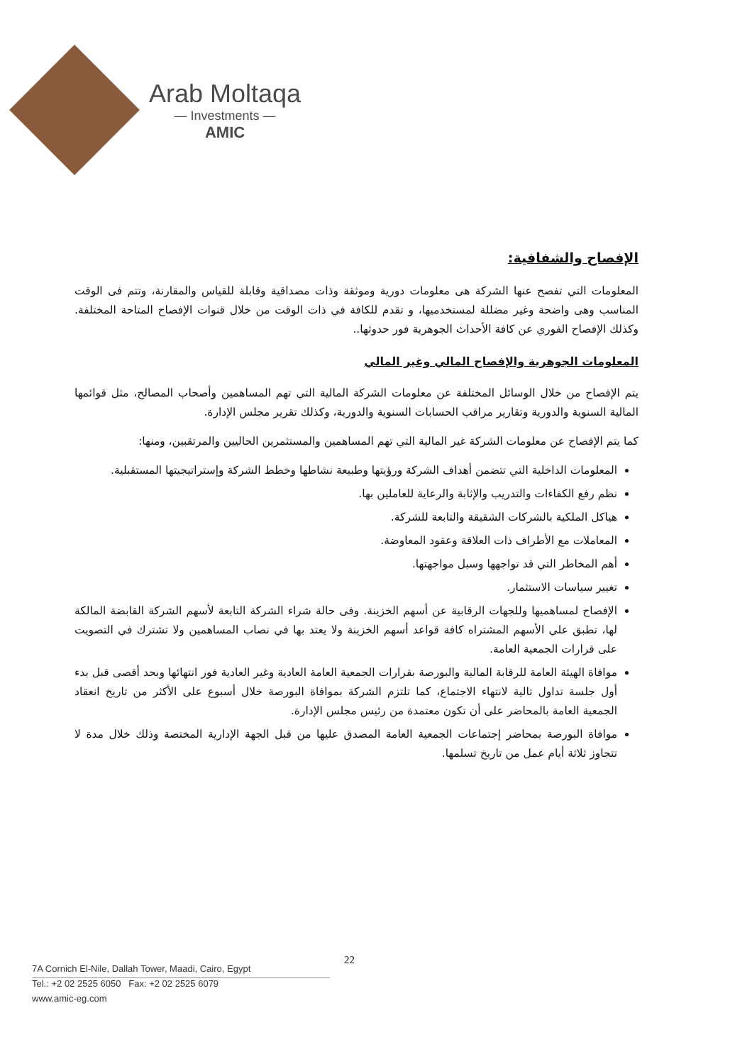Arab Moltaqa
— Investments —
AMIC
الإفصاح والشفافية:
المعلومات التي تفصح عنها الشركة هى معلومات دورية وموثقة وذات مصداقية وقابلة للقياس والمقارنة، وتتم فى الوقت المناسب وهى واضحة وغير مضللة لمستخدميها، و تقدم للكافة في ذات الوقت من خلال قنوات الإفصاح المتاحة المختلفة. وكذلك الإفصاح الفوري عن كافة الأحداث الجوهرية فور حدوثها..
المعلومات الجوهرية والإفصاح المالي وغير المالي
يتم الإفصاح من خلال الوسائل المختلفة عن معلومات الشركة المالية التي تهم المساهمين وأصحاب المصالح، مثل قوائمها المالية السنوية والدورية وتقارير مراقب الحسابات السنوية والدورية، وكذلك تقرير مجلس الإدارة.
كما يتم الإفصاح عن معلومات الشركة غير المالية التي تهم المساهمين والمستثمرين الحاليين والمرتقبين، ومنها:
المعلومات الداخلية التي تتضمن أهداف الشركة ورؤيتها وطبيعة نشاطها وخطط الشركة وإستراتيجيتها المستقبلية.
نظم رفع الكفاءات والتدريب والإثابة والرعاية للعاملين بها.
هياكل الملكية بالشركات الشقيقة والتابعة للشركة.
المعاملات مع الأطراف ذات العلاقة وعقود المعاوضة.
أهم المخاطر التي قد تواجهها وسبل مواجهتها.
تغيير سياسات الاستثمار.
الإفصاح لمساهميها وللجهات الرقابية عن أسهم الخزينة. وفى حالة شراء الشركة التابعة لأسهم الشركة القابضة المالكة لها، تطبق علي الأسهم المشتراه كافة قواعد أسهم الخزينة ولا يعتد بها في نصاب المساهمين ولا تشترك في التصويت على قرارات الجمعية العامة.
موافاة الهيئة العامة للرقابة المالية والبورصة بقرارات الجمعية العامة العادية وغير العادية فور انتهائها وبحد أقصى قبل بدء أول جلسة تداول تالية لانتهاء الاجتماع، كما تلتزم الشركة بموافاة البورصة خلال أسبوع على الأكثر من تاريخ انعقاد الجمعية العامة بالمحاضر على أن تكون معتمدة من رئيس مجلس الإدارة.
موافاة البورصة بمحاضر إجتماعات الجمعية العامة المصدق عليها من قبل الجهة الإدارية المختصة وذلك خلال مدة لا تتجاوز ثلاثة أيام عمل من تاريخ تسلمها.
22
7A Cornich El-Nile, Dallah Tower, Maadi, Cairo, Egypt
Tel.: +2 02 2525 6050 Fax: +2 02 2525 6079
www.amic-eg.com